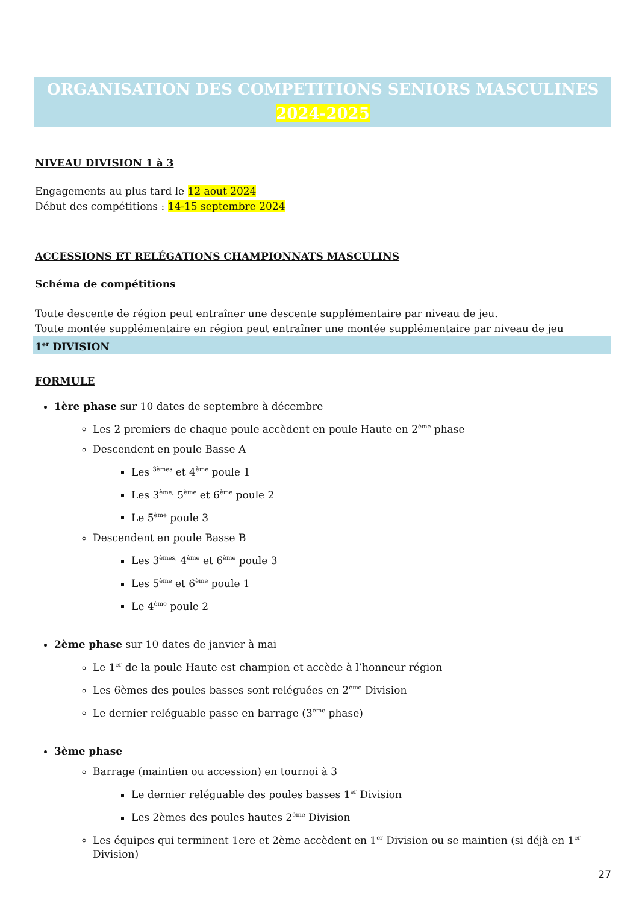ORGANISATION DES COMPETITIONS SENIORS MASCULINES
2024-2025
NIVEAU DIVISION 1 à 3
Engagements au plus tard le 12 aout 2024
Début des compétitions : 14-15 septembre 2024
ACCESSIONS ET RELÉGATIONS CHAMPIONNATS MASCULINS
Schéma de compétitions
Toute descente de région peut entraîner une descente supplémentaire par niveau de jeu.
Toute montée supplémentaire en région peut entraîner une montée supplémentaire par niveau de jeu
1<sup>er</sup> DIVISION
FORMULE
1ère phase sur 10 dates de septembre à décembre
Les 2 premiers de chaque poule accèdent en poule Haute en 2<sup>ème</sup> phase
Descendent en poule Basse A
Les <sup>3èmes</sup> et 4<sup>ème</sup> poule 1
Les 3<sup>ème,</sup> 5<sup>ème</sup> et 6<sup>ème</sup> poule 2
Le 5<sup>ème</sup> poule 3
Descendent en poule Basse B
Les 3<sup>èmes,</sup> 4<sup>ème</sup> et 6<sup>ème</sup> poule 3
Les 5<sup>ème</sup> et 6<sup>ème</sup> poule 1
Le 4<sup>ème</sup> poule 2
2ème phase sur 10 dates de janvier à mai
Le 1<sup>er</sup> de la poule Haute est champion et accède à l’honneur région
Les 6èmes des poules basses sont reléguées en 2<sup>ème</sup> Division
Le dernier reléguable passe en barrage (3<sup>ème</sup> phase)
3ème phase
Barrage (maintien ou accession) en tournoi à 3
Le dernier reléguable des poules basses 1<sup>er</sup> Division
Les 2èmes des poules hautes 2<sup>ème</sup> Division
Les équipes qui terminent 1ere et 2ème accèdent en 1<sup>er</sup> Division ou se maintien (si déjà en 1<sup>er</sup> Division)
27